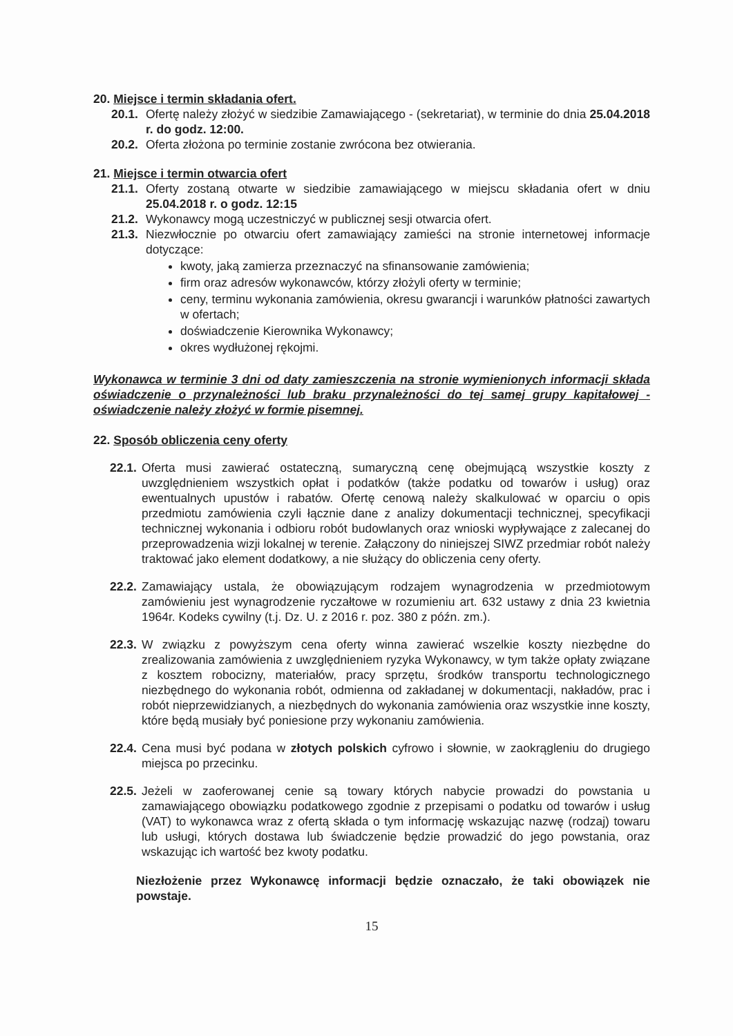20. Miejsce i termin składania ofert.
20.1. Ofertę należy złożyć w siedzibie Zamawiającego - (sekretariat), w terminie do dnia 25.04.2018 r. do godz. 12:00.
20.2. Oferta złożona po terminie zostanie zwrócona bez otwierania.
21. Miejsce i termin otwarcia ofert
21.1. Oferty zostaną otwarte w siedzibie zamawiającego w miejscu składania ofert w dniu 25.04.2018 r. o godz. 12:15
21.2. Wykonawcy mogą uczestniczyć w publicznej sesji otwarcia ofert.
21.3. Niezwłocznie po otwarciu ofert zamawiający zamieści na stronie internetowej informacje dotyczące:
kwoty, jaką zamierza przeznaczyć na sfinansowanie zamówienia;
firm oraz adresów wykonawców, którzy złożyli oferty w terminie;
ceny, terminu wykonania zamówienia, okresu gwarancji i warunków płatności zawartych w ofertach;
doświadczenie Kierownika Wykonawcy;
okres wydłużonej rękojmi.
Wykonawca w terminie 3 dni od daty zamieszczenia na stronie wymienionych informacji składa oświadczenie o przynależności lub braku przynależności do tej samej grupy kapitałowej - oświadczenie należy złożyć w formie pisemnej.
22. Sposób obliczenia ceny oferty
22.1. Oferta musi zawierać ostateczną, sumaryczną cenę obejmującą wszystkie koszty z uwzględnieniem wszystkich opłat i podatków (także podatku od towarów i usług) oraz ewentualnych upustów i rabatów. Ofertę cenową należy skalkulować w oparciu o opis przedmiotu zamówienia czyli łącznie dane z analizy dokumentacji technicznej, specyfikacji technicznej wykonania i odbioru robót budowlanych oraz wnioski wypływające z zalecanej do przeprowadzenia wizji lokalnej w terenie. Załączony do niniejszej SIWZ przedmiar robót należy traktować jako element dodatkowy, a nie służący do obliczenia ceny oferty.
22.2. Zamawiający ustala, że obowiązującym rodzajem wynagrodzenia w przedmiotowym zamówieniu jest wynagrodzenie ryczałtowe w rozumieniu art. 632 ustawy z dnia 23 kwietnia 1964r. Kodeks cywilny (t.j. Dz. U. z 2016 r. poz. 380 z późn. zm.).
22.3. W związku z powyższym cena oferty winna zawierać wszelkie koszty niezbędne do zrealizowania zamówienia z uwzględnieniem ryzyka Wykonawcy, w tym także opłaty związane z kosztem robocizny, materiałów, pracy sprzętu, środków transportu technologicznego niezbędnego do wykonania robót, odmienna od zakładanej w dokumentacji, nakładów, prac i robót nieprzewidzianych, a niezbędnych do wykonania zamówienia oraz wszystkie inne koszty, które będą musiały być poniesione przy wykonaniu zamówienia.
22.4. Cena musi być podana w złotych polskich cyfrowo i słownie, w zaokrągleniu do drugiego miejsca po przecinku.
22.5. Jeżeli w zaoferowanej cenie są towary których nabycie prowadzi do powstania u zamawiającego obowiązku podatkowego zgodnie z przepisami o podatku od towarów i usług (VAT) to wykonawca wraz z ofertą składa o tym informację wskazując nazwę (rodzaj) towaru lub usługi, których dostawa lub świadczenie będzie prowadzić do jego powstania, oraz wskazując ich wartość bez kwoty podatku.
Niezłożenie przez Wykonawcę informacji będzie oznaczało, że taki obowiązek nie powstaje.
15